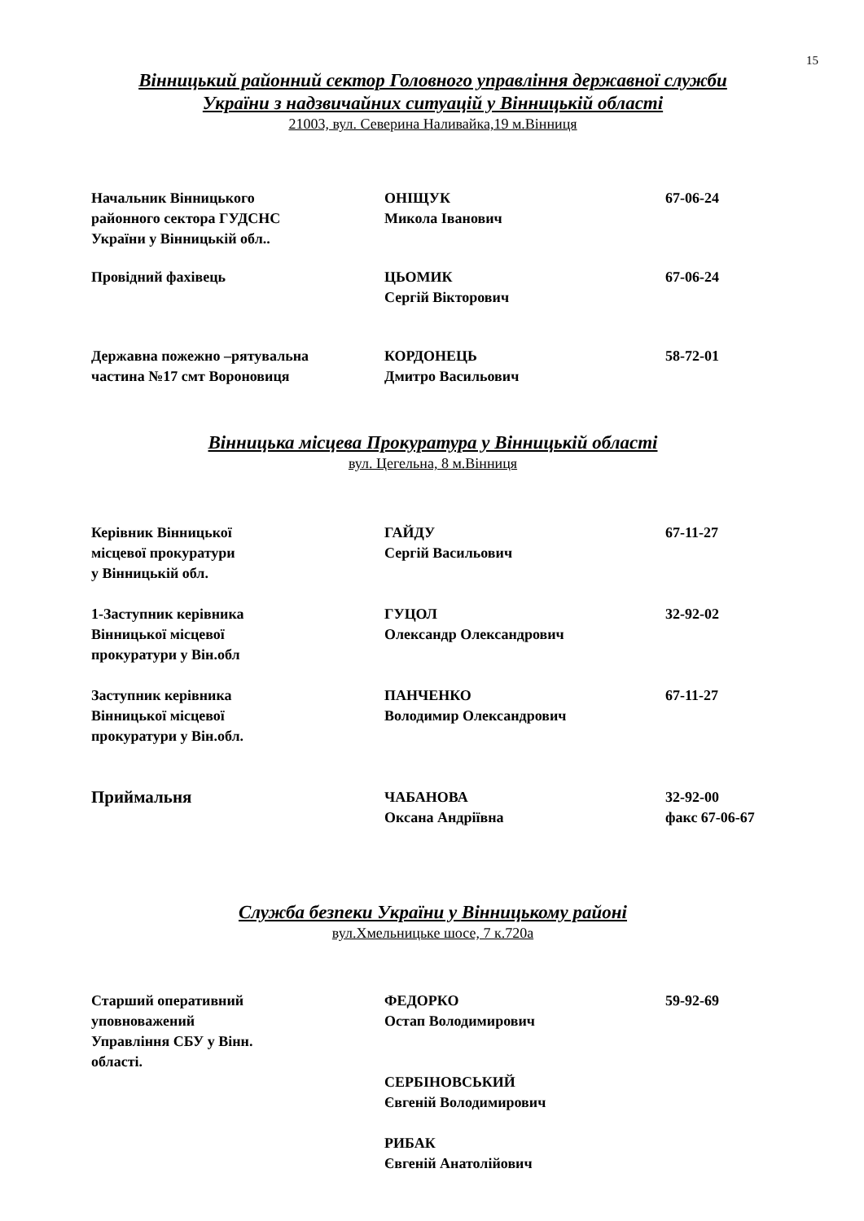15
Вінницький районний сектор Головного управління державної служби
України з надзвичайних ситуацій у Вінницькій області
21003, вул. Северина Наливайка,19 м.Вінниця
Начальник Вінницького
районного сектора ГУДСНС
України у Вінницькій обл..
ОНІЩУК
Микола Іванович
67-06-24
Провідний фахівець ЦЬОМИК
Сергій Вікторович
67-06-24
Державна пожежно –рятувальна
частина №17 смт Вороновиця
КОРДОНЕЦЬ
Дмитро Васильович
58-72-01
Вінницька місцева Прокуратура у Вінницькій області
вул. Цегельна, 8 м.Вінниця
Керівник Вінницької
місцевої прокуратури
у Вінницькій обл.
ГАЙДУ
Сергій Васильович
67-11-27
1-Заступник керівника
Вінницької місцевої
прокуратури у Він.обл
ГУЦОЛ
Олександр Олександрович
32-92-02
Заступник керівника
Вінницької місцевої
прокуратури у Він.обл.
ПАНЧЕНКО
Володимир Олександрович
67-11-27
Приймальня
ЧАБАНОВА
Оксана Андріївна
32-92-00
факс 67-06-67
Служба безпеки України у Вінницькому районі
вул.Хмельницьке шосе, 7 к.720а
Старший оперативний
уповноважений
Управління СБУ у Вінн.
області.
ФЕДОРКО
Остап Володимирович
СЕРБІНОВСЬКИЙ
Євгеній Володимирович
РИБАК
Євгеній Анатолійович
59-92-69